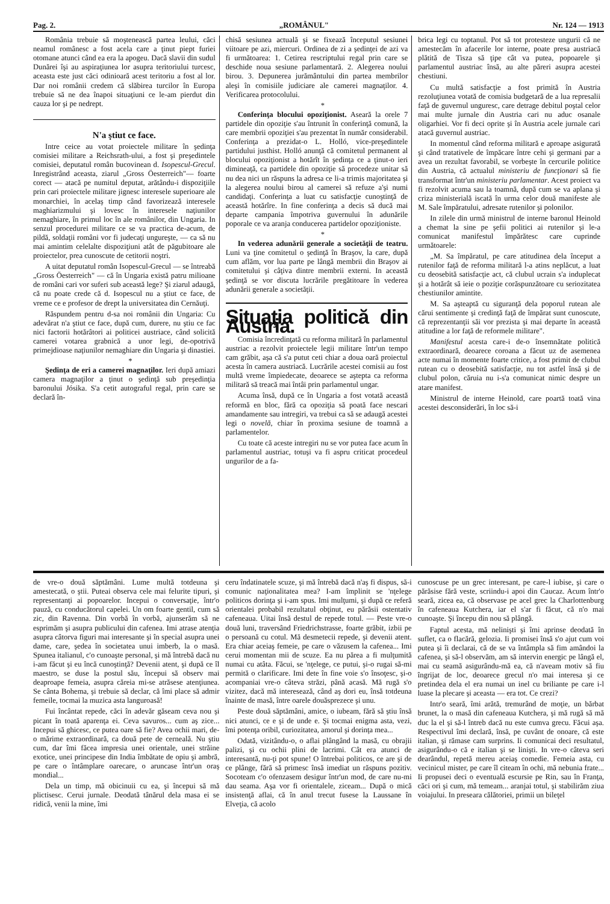Pag. 2. „ROMÂNUL" Nr. 124 — 1913
România trebuie să moştenească partea leului, căci neamul românesc a fost acela care a ţinut piept furiei otomane atunci când ea era la apogeu. Dacă slavii din sudul Dunărei îşi au aspiraţiunea lor asupra teritoriului turcesc, aceasta este just căci odinioară acest teritoriu a fost al lor. Dar noi românii credem că slăbirea turcilor în Europa trebuie să ne dea înapoi situaţiuni ce le-am pierdut din cauza lor şi pe nedrept.
N'a ştiut ce face.
Intre ceice au votat proiectele militare în şedinţa comisiei militare a Reichsrath-ului, a fost şi preşedintele comisiei, deputatul român bucovinean d. Isopescul-Grecul. Inregistrând aceasta, ziarul „Gross Öesterreich"— foarte corect — atacă pe numitul deputat, arătându-i dispoziţiile prin cari proiectele militare jignesc interesele superioare ale monarchiei, în acelaş timp când favorizează interesele maghiarizmului şi lovesc în interesele naţiunilor nemaghiare, în primul loc în ale românilor, din Ungaria. In senzul procedurei militare ce se va practica de-acum, de pildă, soldaţii români vor fi judecaţi ungureşte, — ca să nu mai amintim celelalte dispoziţiuni atât de păgubitoare ale proiectelor, prea cunoscute de cetitorii noştri.
A uitat deputatul român Isopescul-Grecul — se întreabă „Gross Öesterreich" — că în Ungaria există patru milioane de români cari vor suferi sub această lege? Şi ziarul adaugă, că nu poate crede că d. Isopescul nu a ştiut ce face, de vreme ce e profesor de drept la universitatea din Cernăuţi.
Răspundem pentru d-sa noi românii din Ungaria: Cu adevărat n'a ştiut ce face, după cum, durere, nu ştiu ce fac nici factorii hotărâtori ai politicei austriace, când solicită camerei votarea grabnică a unor legi, de-opotrivă primejdioase naţiunilor nemaghiare din Ungaria şi dinastiei.
*
Şedinţa de eri a camerei magnaţilor. Ieri după amiazi camera magnaţilor a ţinut o şedinţă sub preşedinţia baronului Jósika. S'a cetit autograful regal, prin care se declară în-
chisă sesiunea actuală şi se fixează începutul sesiunei viitoare pe azi, miercuri. Ordinea de zi a şedinţei de azi va fi următoarea: 1. Cetirea rescriptului regal prin care se deschide noua sesiune parlamentară. 2. Alegerea noului birou. 3. Depunerea jurământului din partea membrilor aleşi în comisiile judiciare ale camerei magnaţilor. 4. Verificarea protocolului.
*
Conferinţa blocului opoziţionist. Aseară la orele 7 partidele din opoziţie s'au întrunit în conferinţă comună, la care membrii opoziţiei s'au prezentat în număr considerabil. Conferinţa a prezidat-o L. Holló, vice-preşedintele partidului justhist. Holló anunţă că comitetul permanent al blocului opoziţionist a hotărît în şedinţa ce a ţinut-o ieri dimineaţă, ca partidele din opoziţie să procedeze unitar să nu dea nici un răspuns la adresa ce li-a trimis majoritatea şi la alegerea noului birou al camerei să refuze a'şi numi candidaţi. Conferinţa a luat cu satisfacţie cunoştinţă de această hotărîre. In fine conferinţa a decis să ducă mai departe campania împotriva guvernului în adunările poporale ce va aranja conducerea partidelor opoziţioniste.
*
In vederea adunării generale a societăţii de teatru. Luni va ţine comitetul o şedinţă în Braşov, la care, după cum aflăm, vor lua parte pe lângă membrii din Braşov ai comitetului şi câţiva dintre membrii externi. In această şedinţă se vor discuta lucrările pregătitoare în vederea adunării generale a societăţii.
Situaţia politică din Austria.
Comisia încredinţată cu reforma militară în parlamentul austriac a rezolvit proiectele legii militare într'un tempo cam grăbit, aşa că s'a putut ceti chiar a doua oară proiectul acesta în camera austriacă. Lucrările acestei comisii au fost multă vreme împiedecate, deoarece se aştepta ca reforma militară să treacă mai întâi prin parlamentul ungar.
Acuma însă, după ce în Ungaria a fost votată această reformă en bloc, fără ca opoziţia să poată face nescari amandamente sau intregiri, va trebui ca să se adaugă acestei legi o novelă, chiar în proxima sesiune de toamnă a parlamentelor.
Cu toate că aceste intregiri nu se vor putea face acum în parlamentul austriac, totuşi va fi aspru criticat procedeul ungurilor de a fa-
brica legi cu toptanul. Pot să tot protesteze ungurii că ne amestecăm în afacerile lor interne, poate presa austriacă plătită de Tisza să ţipe cât va putea, popoarele şi parlamentul austriac însă, au alte păreri asupra acestei chestiuni.
Cu multă satisfacţie a fost primită în Austria rezoluţiunea votată de comisia budgetară de a lua represalii faţă de guvernul unguresc, care detrage debitul poştal celor mai multe jurnale din Austria cari nu aduc osanale oligarhiei. Vor fi deci oprite şi în Austria acele jurnale cari atacă guvernul austriac.
In momentul când reforma militară e aproape asigurată şi când tratativele de împăcare între cehi şi germani par a avea un rezultat favorabil, se vorbeşte în cercurile politice din Austria, că actualul ministeriu de funcţionari să fie transformat într'un ministeriu parlamentar. Acest proiect va fi rezolvit acuma sau la toamnă, după cum se va aplana şi criza ministerială iscată în urma celor două manifeste ale M. Sale împăratului, adresate rutenilor şi polonilor.
In zilele din urmă ministrul de interne baronul Heinold a chemat la sine pe şefii politici ai rutenilor şi le-a comunicat manifestul împărătesc care cuprinde următoarele:
„M. Sa împăratul, pe care atitudinea dela început a rutenilor faţă de reforma militară l-a atins neplăcut, a luat cu deosebită satisfacţie act, că clubul ucrain s'a induplecat şi a hotărât să ieie o poziţie corăspunzătoare cu seriozitatea chestiunilor amintite.
M. Sa aşteaptă cu siguranţă dela poporul rutean ale cărui sentimente şi credinţă faţă de împărat sunt cunoscute, că reprezentanţii săi vor prezista şi mai departe în această atitudine a lor faţă de reformele militare".
Manifestul acesta care-i de-o însemnătate politică extraordinară, deoarece coroana a făcut uz de asemenea acte numai în momente foarte critice, a fost primit de clubul rutean cu o deosebită satisfacţie, nu tot astfel însă şi de clubul polon, căruia nu i-s'a comunicat nimic despre un atare manifest.
Ministrul de interne Heinold, care poartă toată vina acestei desconsiderări, în loc să-i
de vre-o două săptămâni. Lume multă totdeuna şi amestecată, o ştii. Puteai observa cele mai felurite tipuri, şi representanţi ai popoarelor. Incepui o conversaţie, într'o pauză, cu conducătorul capelei. Un om foarte gentil, cum să zic, din Ravenna. Din vorbă în vorbă, ajunserăm să ne esprimăm şi asupra publicului din cafenea. Imi atrase atenţia asupra câtorva figuri mai interesante şi în special asupra unei dame, care, şedea în societatea unui imberb, la o masă. Spunea italianul, c'o cunoaşte personal, şi mă întrebă dacă nu i-am făcut şi eu încă cunoştinţă? Devenii atent, şi după ce îl maestro, se duse la postul său, începui să observ mai deaproape femeia, asupra căreia mi-se atrăsese atenţiunea. Se cânta Bohema, şi trebuie să declar, că îmi place să admir femeile, tocmai la muzica asta languroasă!
Fui încântat repede, căci în adevăr găseam ceva nou şi picant în toată aparenţa ei. Ceva savuros... cum aş zice... Incepui să ghicesc, ce putea oare să fie? Avea ochii mari, de-o mărime extraordinară, ca două pete de cerneală. Nu ştiu cum, dar îmi făcea impresia unei orientale, unei străine exotice, unei principese din India îmbătate de opiu şi ambră, pe care o întâmplare oarecare, o aruncase într'un oraş mondial...
Dela un timp, mă obicinuii cu ea, şi începui să mă plictisesc. Cerui jurnale. Deodată tânărul dela masa ei se ridică, venii la mine, îmi
ceru îndatinatele scuze, şi mă întrebă dacă n'aş fi dispus, să-i comunic naţionalitatea mea? I-am împlinit se 'nţelege politicos dorinţa şi i-am spus. Imi mulţumi, şi după ce referă orientalei probabil rezultatul obţinut, eu părăsii ostentativ cafeneaua. Uitai însă destul de repede totul. — Peste vre-o două luni, traversând Friedrichstrasse, foarte grăbit, izbii pe o persoană cu cotul. Mă desmetecii repede, şi devenii atent. Era chiar aceiaş femeie, pe care o văzusem la cafenea... Imi cerui momentan mii de scuze. Ea nu părea a fi mulţumită numai cu atâta. Făcui, se 'nţelege, ce putui, şi-o rugai să-mi permită o clarificare. Imi dete în fine voie s'o însoţesc, şi-o acompaniai vre-o câteva străzi, până acasă. Mă rugă s'o vizitez, dacă mă interesează, când aş dori eu, însă totdeuna înainte de masă, între oarele douăsprezece şi unu.
Peste două săptămâni, amice, o iubeam, fără să ştiu însă nici atunci, ce e şi de unde e. Şi tocmai enigma asta, vezi, îmi potenţa oribil, curiozitatea, amorul şi dorinţa mea...
Odată, vizitându-o, o aflai plângând la masă, cu obrajii palizi, şi cu ochii plini de lacrimi. Cât era atunci de interesantă, nu-ţi pot spune! O întrebai politicos, ce are şi de ce plânge, fără să primesc însă imediat un răspuns pozitiv. Socoteam c'o ofenzasem desigur într'un mod, de care nu-mi dau seama. Aşa vor fi orientalele, ziceam... După o mică insistenţă aflai, că în anul trecut fusese la Laussane în Elveţia, că acolo
cunoscuse pe un grec interesant, pe care-l iubise, şi care o părăsise fără veste, scriindu-i apoi din Caucaz. Acum într'o seară, zicea ea, că observase pe acel grec la Charlottenburg în cafeneaua Kutchera, iar el s'ar fi făcut, că n'o mai cunoaşte. Şi începu din nou să plângă.
Faptul acesta, mă nelinişti şi îmi aprinse deodată în suflet, ca o flacără, gelozia. Ii promisei însă s'o ajut cum voi putea şi îi declarai, că de se va întâmpla să fim amândoi la cafenea, şi să-l observăm, am să intervin energic pe lângă el, mai cu seamă asigurându-mă ea, că n'aveam motiv să fiu îngrijat de loc, deoarece grecul n'o mai interesa şi ce pretindea dela el era numai un inel cu briliante pe care i-l luase la plecare şi aceasta — era tot. Ce crezi?
Intr'o seară, îmi arătă, tremurând de moţie, un bărbat brunet, la o masă din cafeneaua Kutchera, şi mă rugă să mă duc la el şi să-l întreb dacă nu este cumva grecu. Făcui aşa. Respectivul îmi declară, însă, pe cuvânt de onoare, că este italian, şi rămase cam surprins. Ii comunicai deci resultatul, asigurându-o că e italian şi se linişti. In vre-o câteva seri dearândul, repetă mereu aceiaş comedie. Femeia asta, cu vecinicul mister, pe care îl citeam în ochi, mă nebunia frate... Ii propusei deci o eventuală escursie pe Rin, sau în Franţa, căci ori şi cum, mă temeam... aranjai totul, şi stabilirăm ziua voiajului. In preseara călătoriei, primii un bileţel